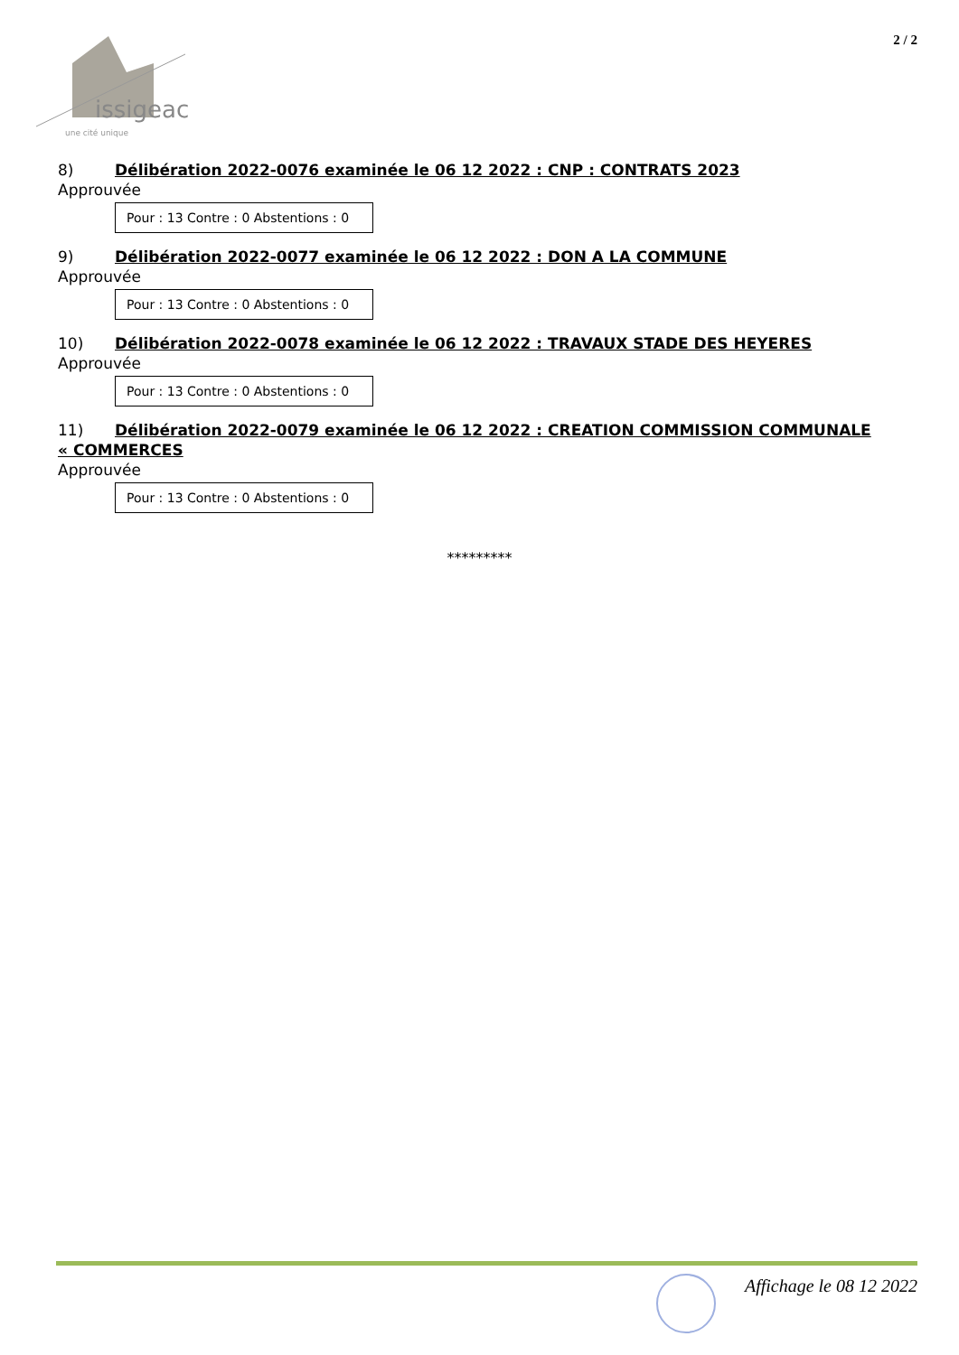issigeac
une cité unique
2 / 2
8) Délibération 2022-0076 examinée le 06 12 2022 : CNP : CONTRATS 2023
Approuvée
Pour : 13 Contre : 0 Abstentions : 0
9) Délibération 2022-0077 examinée le 06 12 2022 : DON A LA COMMUNE
Approuvée
Pour : 13 Contre : 0 Abstentions : 0
10) Délibération 2022-0078 examinée le 06 12 2022 : TRAVAUX STADE DES HEYERES
Approuvée
Pour : 13 Contre : 0 Abstentions : 0
11) Délibération 2022-0079 examinée le 06 12 2022 : CREATION COMMISSION COMMUNALE
« COMMERCES
Approuvée
Pour : 13 Contre : 0 Abstentions : 0
*********
Affichage le 08 12 2022